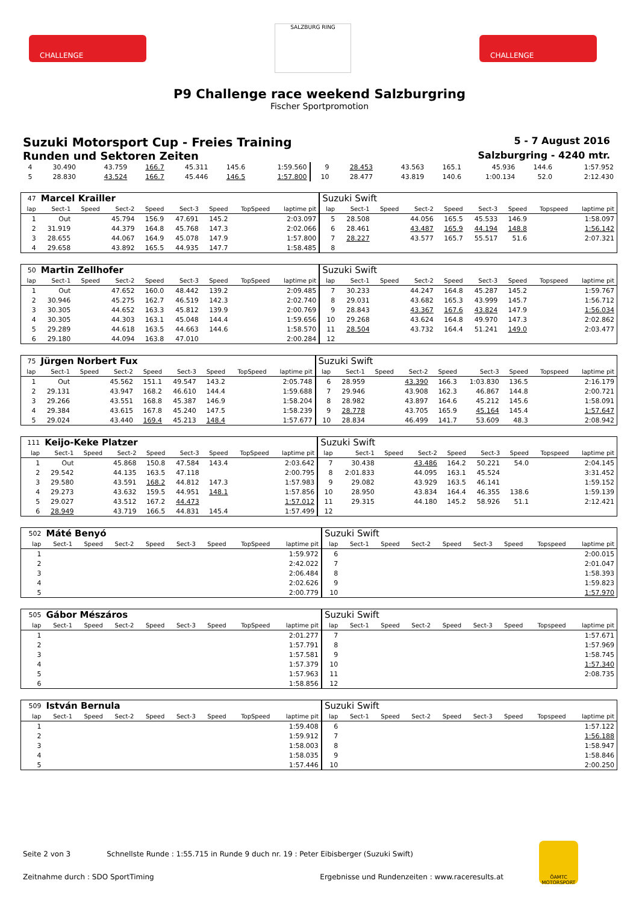CHALLENGE
SALZBURG RING
CHALLENGE
P9 Challenge race weekend Salzburgring
Fischer Sportpromotion
Suzuki Motorsport Cup - Freies Training 5 - 7 August 2016
Runden und Sektoren Zeiten Salzburgring - 4240 mtr.
| 4 | 30.490 | | 43.759 | 166.7 | 45.311 | 145.6 | | 1:59.560 | 9 | 28.453 | | 43.563 | 165.1 | 45.936 | 144.6 | | 1:57.952 |
| 5 | 28.830 | | 43.524 | 166.7 | 45.446 | 146.5 | | 1:57.800 | 10 | 28.477 | | 43.819 | 140.6 | 1:00.134 | 52.0 | | 2:12.430 |
| 47 | Marcel Krailler | | | | | | | | Suzuki Swift | | | | | | | | |
| lap | Sect-1 | Speed | Sect-2 | Speed | Sect-3 | Speed | TopSpeed | laptime pit | lap | Sect-1 | Speed | Sect-2 | Speed | Sect-3 | Speed | Topspeed | laptime pit |
| 1 | Out | | 45.794 | 156.9 | 47.691 | 145.2 | | 2:03.097 | 5 | 28.508 | | 44.056 | 165.5 | 45.533 | 146.9 | | 1:58.097 |
| 2 | 31.919 | | 44.379 | 164.8 | 45.768 | 147.3 | | 2:02.066 | 6 | 28.461 | | 43.487 | 165.9 | 44.194 | 148.8 | | 1:56.142 |
| 3 | 28.655 | | 44.067 | 164.9 | 45.078 | 147.9 | | 1:57.800 | 7 | 28.227 | | 43.577 | 165.7 | 55.517 | 51.6 | | 2:07.321 |
| 4 | 29.658 | | 43.892 | 165.5 | 44.935 | 147.7 | | 1:58.485 | 8 | | | | | | | | |
| 50 | Martin Zellhofer | | | | | | | | Suzuki Swift | | | | | | | | |
| lap | Sect-1 | Speed | Sect-2 | Speed | Sect-3 | Speed | TopSpeed | laptime pit | lap | Sect-1 | Speed | Sect-2 | Speed | Sect-3 | Speed | Topspeed | laptime pit |
| 1 | Out | | 47.652 | 160.0 | 48.442 | 139.2 | | 2:09.485 | 7 | 30.233 | | 44.247 | 164.8 | 45.287 | 145.2 | | 1:59.767 |
| 2 | 30.946 | | 45.275 | 162.7 | 46.519 | 142.3 | | 2:02.740 | 8 | 29.031 | | 43.682 | 165.3 | 43.999 | 145.7 | | 1:56.712 |
| 3 | 30.305 | | 44.652 | 163.3 | 45.812 | 139.9 | | 2:00.769 | 9 | 28.843 | | 43.367 | 167.6 | 43.824 | 147.9 | | 1:56.034 |
| 4 | 30.305 | | 44.303 | 163.1 | 45.048 | 144.4 | | 1:59.656 | 10 | 29.268 | | 43.624 | 164.8 | 49.970 | 147.3 | | 2:02.862 |
| 5 | 29.289 | | 44.618 | 163.5 | 44.663 | 144.6 | | 1:58.570 | 11 | 28.504 | | 43.732 | 164.4 | 51.241 | 149.0 | | 2:03.477 |
| 6 | 29.180 | | 44.094 | 163.8 | 47.010 | | | 2:00.284 | 12 | | | | | | | | |
| 75 | Jürgen Norbert Fux | | | | | | | | Suzuki Swift | | | | | | | | |
| lap | Sect-1 | Speed | Sect-2 | Speed | Sect-3 | Speed | TopSpeed | laptime pit | lap | Sect-1 | Speed | Sect-2 | Speed | Sect-3 | Speed | Topspeed | laptime pit |
| 1 | Out | | 45.562 | 151.1 | 49.547 | 143.2 | | 2:05.748 | 6 | 28.959 | | 43.390 | 166.3 | 1:03.830 | 136.5 | | 2:16.179 |
| 2 | 29.131 | | 43.947 | 168.2 | 46.610 | 144.4 | | 1:59.688 | 7 | 29.946 | | 43.908 | 162.3 | 46.867 | 144.8 | | 2:00.721 |
| 3 | 29.266 | | 43.551 | 168.8 | 45.387 | 146.9 | | 1:58.204 | 8 | 28.982 | | 43.897 | 164.6 | 45.212 | 145.6 | | 1:58.091 |
| 4 | 29.384 | | 43.615 | 167.8 | 45.240 | 147.5 | | 1:58.239 | 9 | 28.778 | | 43.705 | 165.9 | 45.164 | 145.4 | | 1:57.647 |
| 5 | 29.024 | | 43.440 | 169.4 | 45.213 | 148.4 | | 1:57.677 | 10 | 28.834 | | 46.499 | 141.7 | 53.609 | 48.3 | | 2:08.942 |
| 111 | Keijo-Keke Platzer | | | | | | | | Suzuki Swift | | | | | | | | |
| lap | Sect-1 | Speed | Sect-2 | Speed | Sect-3 | Speed | TopSpeed | laptime pit | lap | Sect-1 | Speed | Sect-2 | Speed | Sect-3 | Speed | Topspeed | laptime pit |
| 1 | Out | | 45.868 | 150.8 | 47.584 | 143.4 | | 2:03.642 | 7 | 30.438 | | 43.486 | 164.2 | 50.221 | 54.0 | | 2:04.145 |
| 2 | 29.542 | | 44.135 | 163.5 | 47.118 | | | 2:00.795 | 8 | 2:01.833 | | 44.095 | 163.1 | 45.524 | | | 3:31.452 |
| 3 | 29.580 | | 43.591 | 168.2 | 44.812 | 147.3 | | 1:57.983 | 9 | 29.082 | | 43.929 | 163.5 | 46.141 | | | 1:59.152 |
| 4 | 29.273 | | 43.632 | 159.5 | 44.951 | 148.1 | | 1:57.856 | 10 | 28.950 | | 43.834 | 164.4 | 46.355 | 138.6 | | 1:59.139 |
| 5 | 29.027 | | 43.512 | 167.2 | 44.473 | | | 1:57.012 | 11 | 29.315 | | 44.180 | 145.2 | 58.926 | 51.1 | | 2:12.421 |
| 6 | 28.949 | | 43.719 | 166.5 | 44.831 | 145.4 | | 1:57.499 | 12 | | | | | | | | |
| 502 | Máté Benyó | | | | | | | | Suzuki Swift | | | | | | | | |
| lap | Sect-1 | Speed | Sect-2 | Speed | Sect-3 | Speed | TopSpeed | laptime pit | lap | Sect-1 | Speed | Sect-2 | Speed | Sect-3 | Speed | Topspeed | laptime pit |
| 1 | | | | | | | | 1:59.972 | 6 | | | | | | | | 2:00.015 |
| 2 | | | | | | | | 2:42.022 | 7 | | | | | | | | 2:01.047 |
| 3 | | | | | | | | 2:06.484 | 8 | | | | | | | | 1:58.393 |
| 4 | | | | | | | | 2:02.626 | 9 | | | | | | | | 1:59.823 |
| 5 | | | | | | | | 2:00.779 | 10 | | | | | | | | 1:57.970 |
| 505 | Gábor Mészáros | | | | | | | | Suzuki Swift | | | | | | | | |
| lap | Sect-1 | Speed | Sect-2 | Speed | Sect-3 | Speed | TopSpeed | laptime pit | lap | Sect-1 | Speed | Sect-2 | Speed | Sect-3 | Speed | Topspeed | laptime pit |
| 1 | | | | | | | | 2:01.277 | 7 | | | | | | | | 1:57.671 |
| 2 | | | | | | | | 1:57.791 | 8 | | | | | | | | 1:57.969 |
| 3 | | | | | | | | 1:57.581 | 9 | | | | | | | | 1:58.745 |
| 4 | | | | | | | | 1:57.379 | 10 | | | | | | | | 1:57.340 |
| 5 | | | | | | | | 1:57.963 | 11 | | | | | | | | 2:08.735 |
| 6 | | | | | | | | 1:58.856 | 12 | | | | | | | | |
| 509 | István Bernula | | | | | | | | Suzuki Swift | | | | | | | | |
| lap | Sect-1 | Speed | Sect-2 | Speed | Sect-3 | Speed | TopSpeed | laptime pit | lap | Sect-1 | Speed | Sect-2 | Speed | Sect-3 | Speed | Topspeed | laptime pit |
| 1 | | | | | | | | 1:59.408 | 6 | | | | | | | | 1:57.122 |
| 2 | | | | | | | | 1:59.912 | 7 | | | | | | | | 1:56.188 |
| 3 | | | | | | | | 1:58.003 | 8 | | | | | | | | 1:58.947 |
| 4 | | | | | | | | 1:58.035 | 9 | | | | | | | | 1:58.846 |
| 5 | | | | | | | | 1:57.446 | 10 | | | | | | | | 2:00.250 |
Seite 2 von 3 Schnellste Runde : 1:55.715 in Runde 9 duch nr. 19 : Peter Eibisberger (Suzuki Swift)
Zeitnahme durch : SDO SportTiming Ergebnisse und Rundenzeiten : www.raceresults.at
ÖAMTC MOTORSPORT